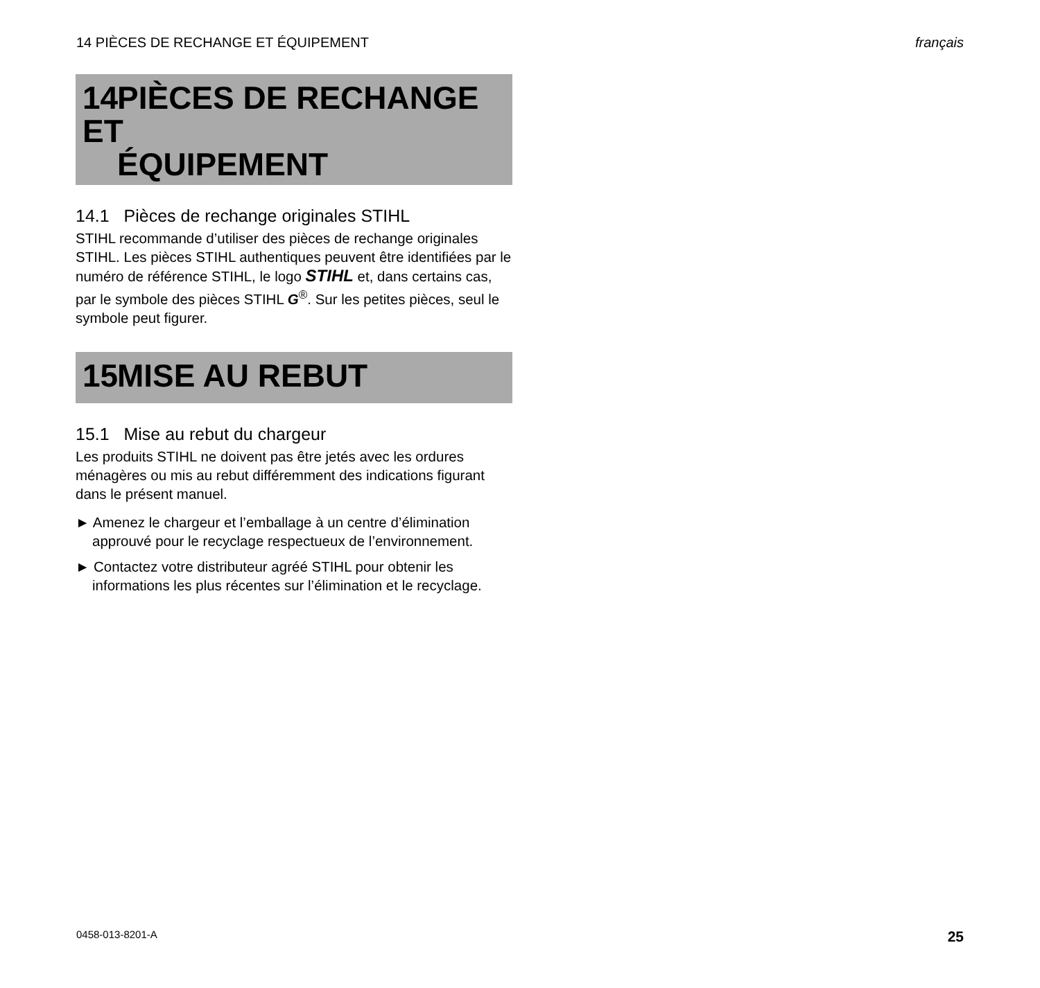14 PIÈCES DE RECHANGE ET ÉQUIPEMENT français
14 PIÈCES DE RECHANGE ET
ÉQUIPEMENT
14.1 Pièces de rechange originales STIHL
STIHL recommande d’utiliser des pièces de rechange originales STIHL. Les pièces STIHL authentiques peuvent être identifiées par le numéro de référence STIHL, le logo STIHL et, dans certains cas, par le symbole des pièces STIHL G<sup>®</sup>. Sur les petites pièces, seul le symbole peut figurer.
15 MISE AU REBUT
15.1 Mise au rebut du chargeur
Les produits STIHL ne doivent pas être jetés avec les ordures ménagères ou mis au rebut différemment des indications figurant dans le présent manuel.
► Amenez le chargeur et l’emballage à un centre d’élimination approuvé pour le recyclage respectueux de l’environnement.
► Contactez votre distributeur agréé STIHL pour obtenir les informations les plus récentes sur l’élimination et le recyclage.
0458-013-8201-A 25